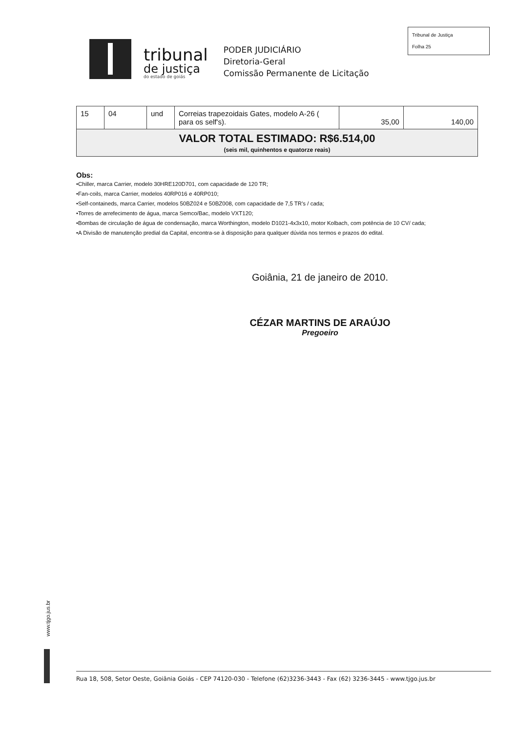tribunal
de justiça
do estado de goiás
PODER JUDICIÁRIO
Diretoria-Geral
Comissão Permanente de Licitação
Tribunal de Justiça
Folha 25
| 15 | 04 | und | Correias trapezoidais Gates, modelo A-26 ( para os self's). | 35,00 | 140,00 |
| VALOR TOTAL ESTIMADO: R$6.514,00 (seis mil, quinhentos e quatorze reais) | | | | | |
Obs:
•Chiller, marca Carrier, modelo 30HRE120D701, com capacidade de 120 TR;
•Fan-coils, marca Carrier, modelos 40RP016 e 40RP010;
•Self-containeds, marca Carrier, modelos 50BZ024 e 50BZ008, com capacidade de 7,5 TR's / cada;
•Torres de arrefecimento de água, marca Semco/Bac, modelo VXT120;
•Bombas de circulação de água de condensação, marca Worthington, modelo D1021-4x3x10, motor Kolbach, com potência de 10 CV/ cada;
•A Divisão de manutenção predial da Capital, encontra-se à disposição para qualquer dúvida nos termos e prazos do edital.
Goiânia, 21 de janeiro de 2010.
CÉZAR MARTINS DE ARAÚJO
Pregoeiro
www.tjgo.jus.br
Rua 18, 508, Setor Oeste, Goiânia Goiás - CEP 74120-030 - Telefone (62)3236-3443 - Fax (62) 3236-3445 - www.tjgo.jus.br